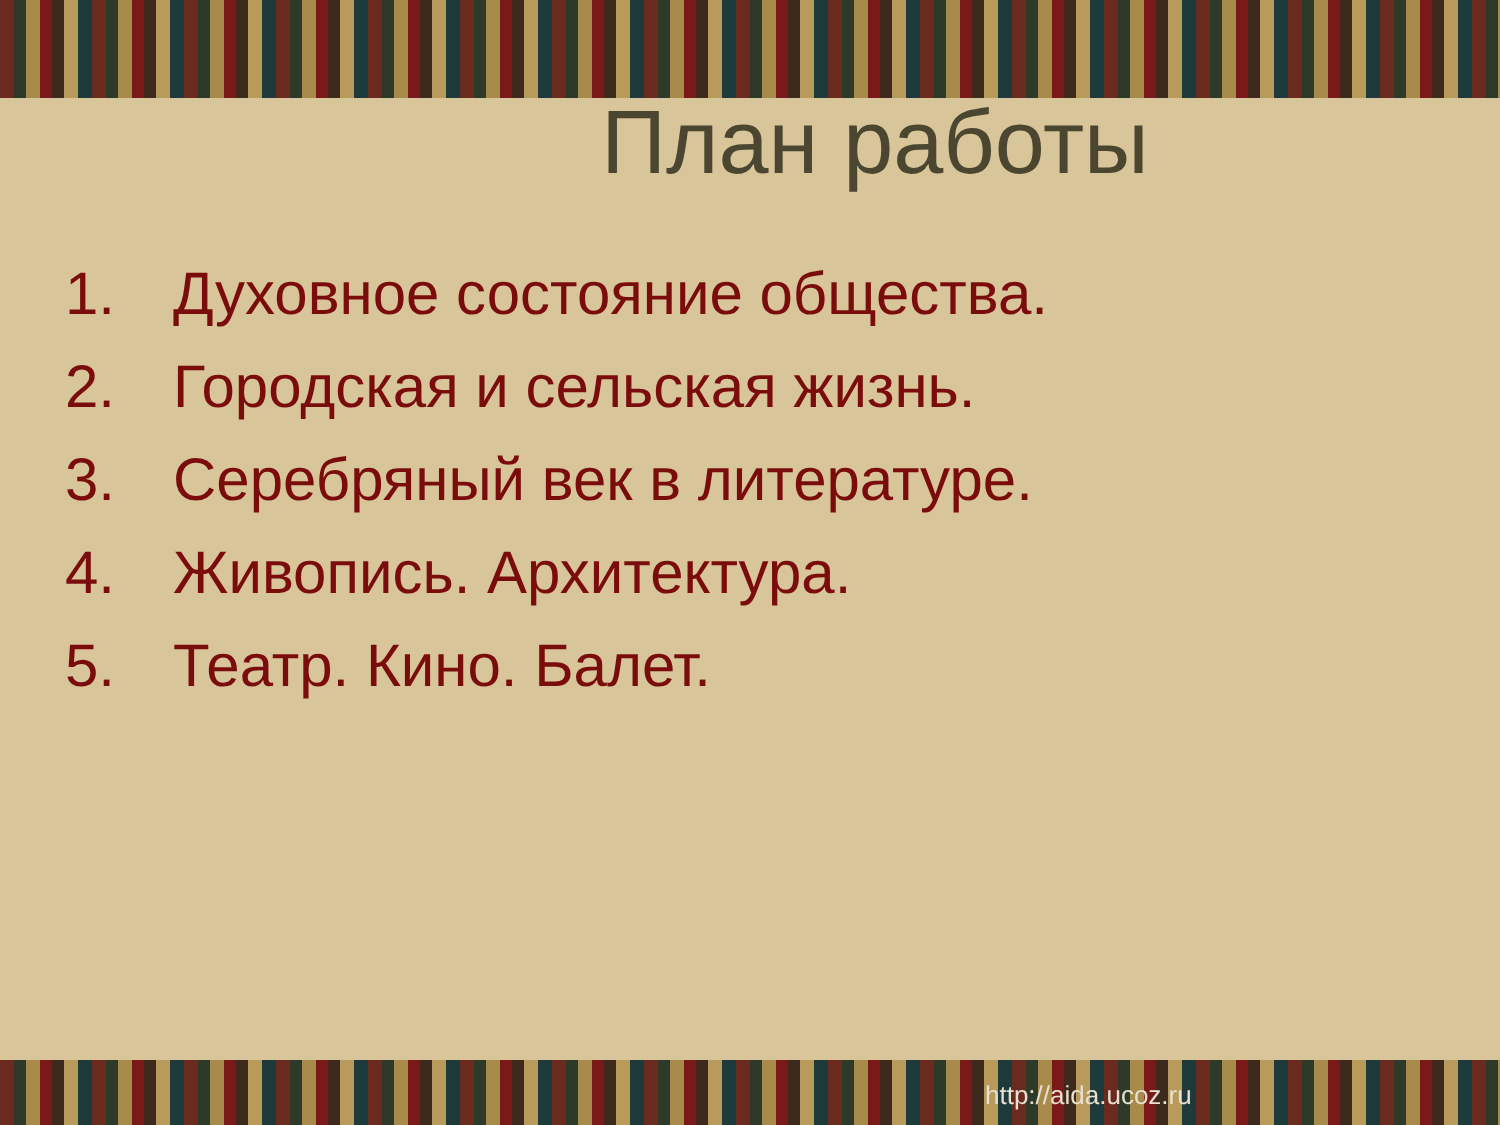План работы
1. Духовное состояние общества.
2. Городская и сельская жизнь.
3. Серебряный век в литературе.
4. Живопись. Архитектура.
5. Театр. Кино. Балет.
http://aida.ucoz.ru